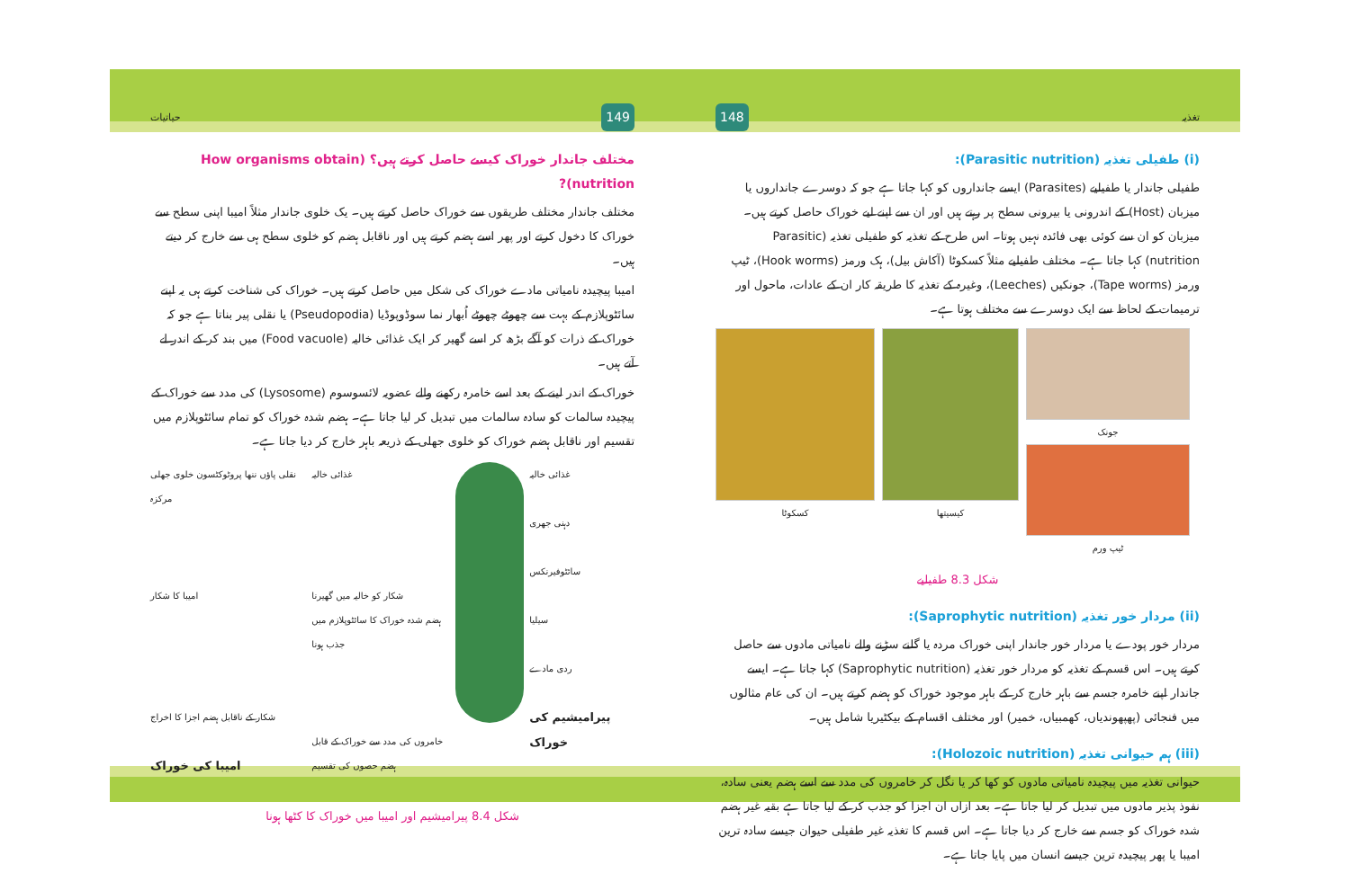148 تغذیہ
(i) طفیلی تغذیہ (Parasitic nutrition):
طفیلی جاندار یا طفیلیے (Parasites) ایسے جانداروں کو کہا جاتا ہے جو کہ دوسرے جانداروں یا میزبان (Host) کے اندرونی یا بیرونی سطح پر رہتے ہیں اور ان سے اپنے لیے خوراک حاصل کرتے ہیں۔ میزبان کو ان سے کوئی بھی فائدہ نہیں ہوتا۔ اس طرح کے تغذیہ کو طفیلی تغذیہ (Parasitic nutrition) کہا جاتا ہے۔ مختلف طفیلیے مثلاً کسکوٹا (آکاش بیل)، ہک ورمز (Hook worms)، ٹیپ ورمز (Tape worms)، جونکیں (Leeches)، وغیرہ کے تغذیہ کا طریقہ کار ان کے عادات، ماحول اور ترمیمات کے لحاظ سے ایک دوسرے سے مختلف ہوتا ہے۔
کسکوٹا کیسیتھا جونک
ٹیپ ورم
شکل 8.3 طفیلیے
(ii) مردار خور تغذیہ (Saprophytic nutrition):
مردار خور پودے یا مردار خور جاندار اپنی خوراک مردہ یا گلنے سڑنے والے نامیاتی مادوں سے حاصل کرتے ہیں۔ اس قسم کے تغذیہ کو مردار خور تغذیہ (Saprophytic nutrition) کہا جاتا ہے۔ ایسے جاندار اپنے خامرہ جسم سے باہر خارج کر کے باہر موجود خوراک کو ہضم کرتے ہیں۔ ان کی عام مثالوں میں فنجائی (پھپھوندیاں، کھمبیاں، خمیر) اور مختلف اقسام کے بیکٹیریا شامل ہیں۔
(iii) ہم حیوانی تغذیہ (Holozoic nutrition):
حیوانی تغذیہ میں پیچیدہ نامیاتی مادوں کو کھا کر یا نگل کر خامروں کی مدد سے اسے ہضم یعنی سادہ، نفوذ پذیر مادوں میں تبدیل کر لیا جاتا ہے۔ بعد ازاں ان اجزا کو جذب کر کے لیا جاتا ہے بقیہ غیر ہضم شدہ خوراک کو جسم سے خارج کر دیا جاتا ہے۔ اس قسم کا تغذیہ غیر طفیلی حیوان جیسے سادہ ترین امیبا یا پھر پیچیدہ ترین جیسے انسان میں پایا جاتا ہے۔
حیاتیات 149
مختلف جاندار خوراک کیسے حاصل کرتے ہیں؟ (How organisms obtain nutrition)?
مختلف جاندار مختلف طریقوں سے خوراک حاصل کرتے ہیں۔ یک خلوی جاندار مثلاً امیبا اپنی سطح سے خوراک کا دخول کرتے اور پھر اسے ہضم کرتے ہیں اور ناقابل ہضم کو خلوی سطح ہی سے خارج کر دیتے ہیں۔
امیبا پیچیدہ نامیاتی مادے خوراک کی شکل میں حاصل کرتے ہیں۔ خوراک کی شناخت کرتے ہی یہ اپنے سائٹوپلازم کے بہت سے چھوٹے چھوٹے اُبھار نما سوڈوپوڈیا (Pseudopodia) یا نقلی پیر بناتا ہے جو کہ خوراک کے ذرات کو آگے بڑھ کر اسے گھیر کر ایک غذائی خالیہ (Food vacuole) میں بند کر کے اندر لے آتے ہیں۔
خوراک کے اندر لینے کے بعد اسے خامرہ رکھنے والے عضویہ لائسوسوم (Lysosome) کی مدد سے خوراک کے پیچیدہ سالمات کو سادہ سالمات میں تبدیل کر لیا جاتا ہے۔ ہضم شدہ خوراک کو تمام سائٹوپلازم میں تقسیم اور ناقابل ہضم خوراک کو خلوی جھلی کے ذریعہ باہر خارج کر دیا جاتا ہے۔
نقلی پاؤں ننھا پروٹوکٹسون خلوی جھلی مرکزہ
امیبا کا شکار
شکار کے ناقابل ہضم اجزا کا اخراج
امیبا کی خوراک
غذائی خالیہ
شکار کو خالیہ میں گھیرنا
ہضم شدہ خوراک کا سائٹوپلازم میں جذب ہونا
خامروں کی مدد سے خوراک کے قابل ہضم حصوں کی تقسیم
غذائی خالیہ
دہنی جھری
سائٹوفیرنکس
سیلیا
ردی مادے
پیرامیشیم کی خوراک
شکل 8.4 پیرامیشیم اور امیبا میں خوراک کا کٹھا ہونا